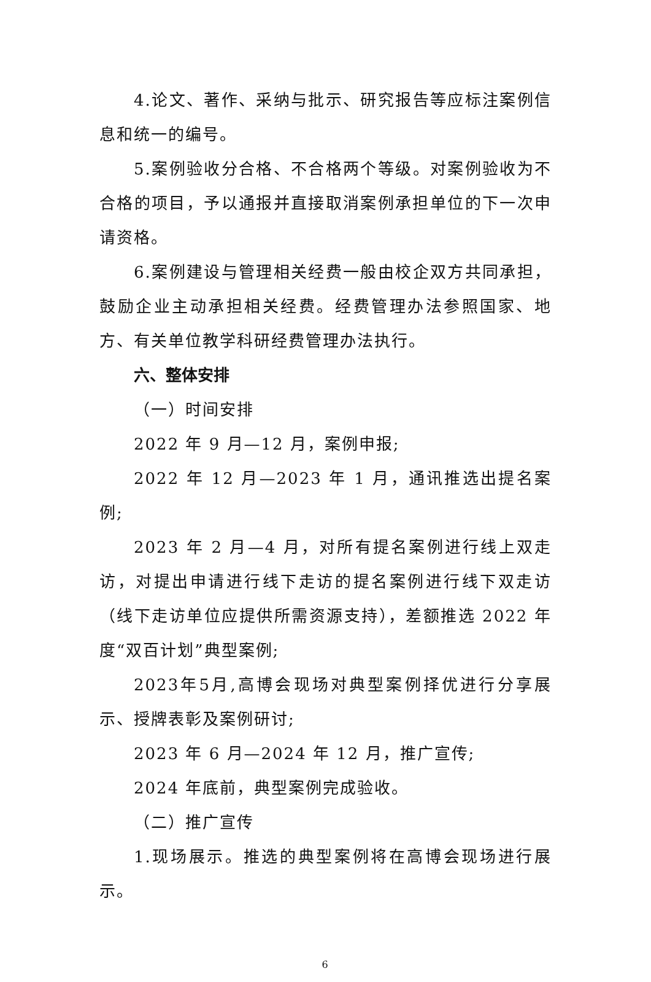4.论文、著作、采纳与批示、研究报告等应标注案例信息和统一的编号。
5.案例验收分合格、不合格两个等级。对案例验收为不合格的项目，予以通报并直接取消案例承担单位的下一次申请资格。
6.案例建设与管理相关经费一般由校企双方共同承担，鼓励企业主动承担相关经费。经费管理办法参照国家、地方、有关单位教学科研经费管理办法执行。
六、整体安排
（一）时间安排
2022 年 9 月—12 月，案例申报;
2022 年 12 月—2023 年 1 月，通讯推选出提名案例;
2023 年 2 月—4 月，对所有提名案例进行线上双走访，对提出申请进行线下走访的提名案例进行线下双走访（线下走访单位应提供所需资源支持），差额推选 2022 年度“双百计划”典型案例;
2023年5月,高博会现场对典型案例择优进行分享展示、授牌表彰及案例研讨;
2023 年 6 月—2024 年 12 月，推广宣传;
2024 年底前，典型案例完成验收。
（二）推广宣传
1.现场展示。推选的典型案例将在高博会现场进行展示。
6